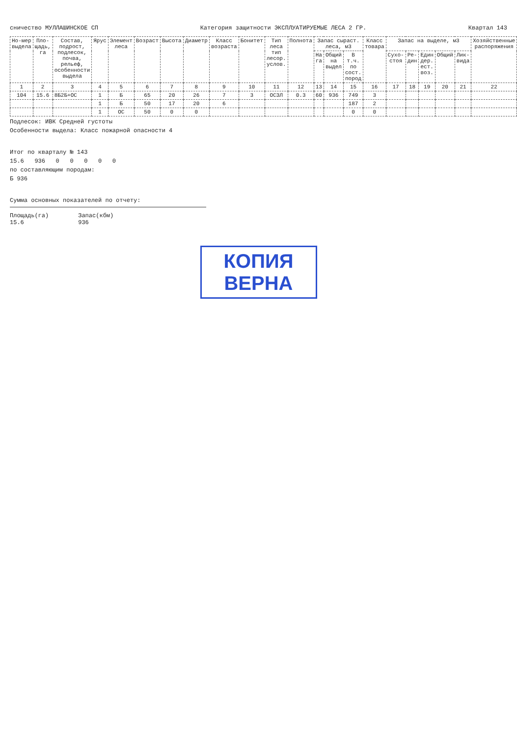сничество МУЛЛАШИНСКОЕ СП Категория защитности ЭКСПЛУАТИРУЕМЫЕ ЛЕСА 2 ГР. Квартал 143
| Но-мер выдела | Пло-щадь, га | Состав, подрост, подлесок, почва, рельеф, особенности выдела | Ярус | Элемент леса | Возраст | Высота | Диаметр | Класс возраста | Бонитет | Тип леса тип лесор. услов. | Полнота | Запас сыраст. леса, м3 | | | Класс товара | Запас на выделе, м3 | | | | | Хозяйственные распоряжения |
| --- | --- | --- | --- | --- | --- | --- | --- | --- | --- | --- | --- | --- | --- | --- | --- | --- | --- | --- | --- | --- | --- |
| | | | | | | | | | | | | На га | Общий на выдел | В т.ч. по сост. пород | | Сухо-стоя | Ре-дин | Един дер. ест. воз. | Общий | Лик-вида | |
| 1 | 2 | 3 | 4 | 5 | 6 | 7 | 8 | 9 | 10 | 11 | 12 | 13 | 14 | 15 | 16 | 17 | 18 | 19 | 20 | 21 | 22 |
| 104 | 15.6 | 8Б2Б+ОС | 1 | Б | 65 | 20 | 26 | 7 | 3 | ОСЗЛ | 0.3 | 60 | 936 | 749 | 3 | | | | | | |
| | | | 1 | Б | 50 | 17 | 20 | 6 | | | | | | 187 | 2 | | | | | | |
| | | | 1 | ОС | 50 | 0 | 0 | | | | | | | 0 | 0 | | | | | | |
Подлесок: ИВК Средней густоты
Особенности выдела: Класс пожарной опасности 4
Итог по кварталу № 143
15.6 936 0 0 0 0 0
по составляющим породам:
Б 936
Сумма основных показателей по отчету:
Площадь(га)
15.6
Запас(кбм)
936
КОПИЯ
ВЕРНА